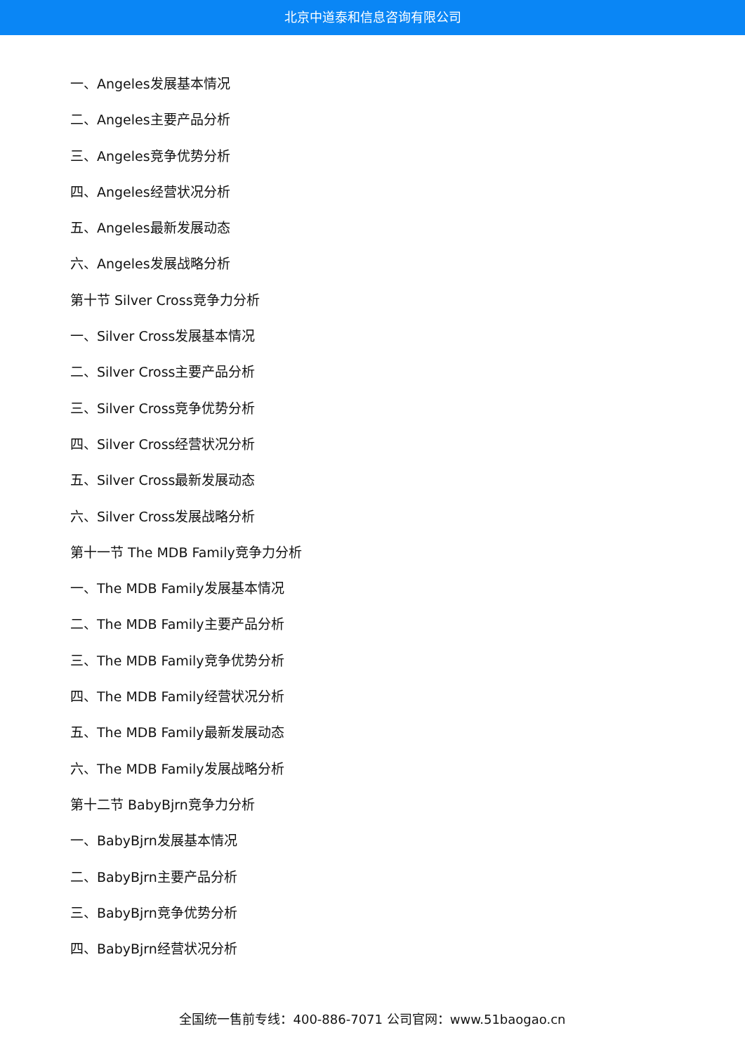北京中道泰和信息咨询有限公司
一、Angeles发展基本情况
二、Angeles主要产品分析
三、Angeles竞争优势分析
四、Angeles经营状况分析
五、Angeles最新发展动态
六、Angeles发展战略分析
第十节 Silver Cross竞争力分析
一、Silver Cross发展基本情况
二、Silver Cross主要产品分析
三、Silver Cross竞争优势分析
四、Silver Cross经营状况分析
五、Silver Cross最新发展动态
六、Silver Cross发展战略分析
第十一节 The MDB Family竞争力分析
一、The MDB Family发展基本情况
二、The MDB Family主要产品分析
三、The MDB Family竞争优势分析
四、The MDB Family经营状况分析
五、The MDB Family最新发展动态
六、The MDB Family发展战略分析
第十二节 BabyBjrn竞争力分析
一、BabyBjrn发展基本情况
二、BabyBjrn主要产品分析
三、BabyBjrn竞争优势分析
四、BabyBjrn经营状况分析
全国统一售前专线：400-886-7071 公司官网：www.51baogao.cn